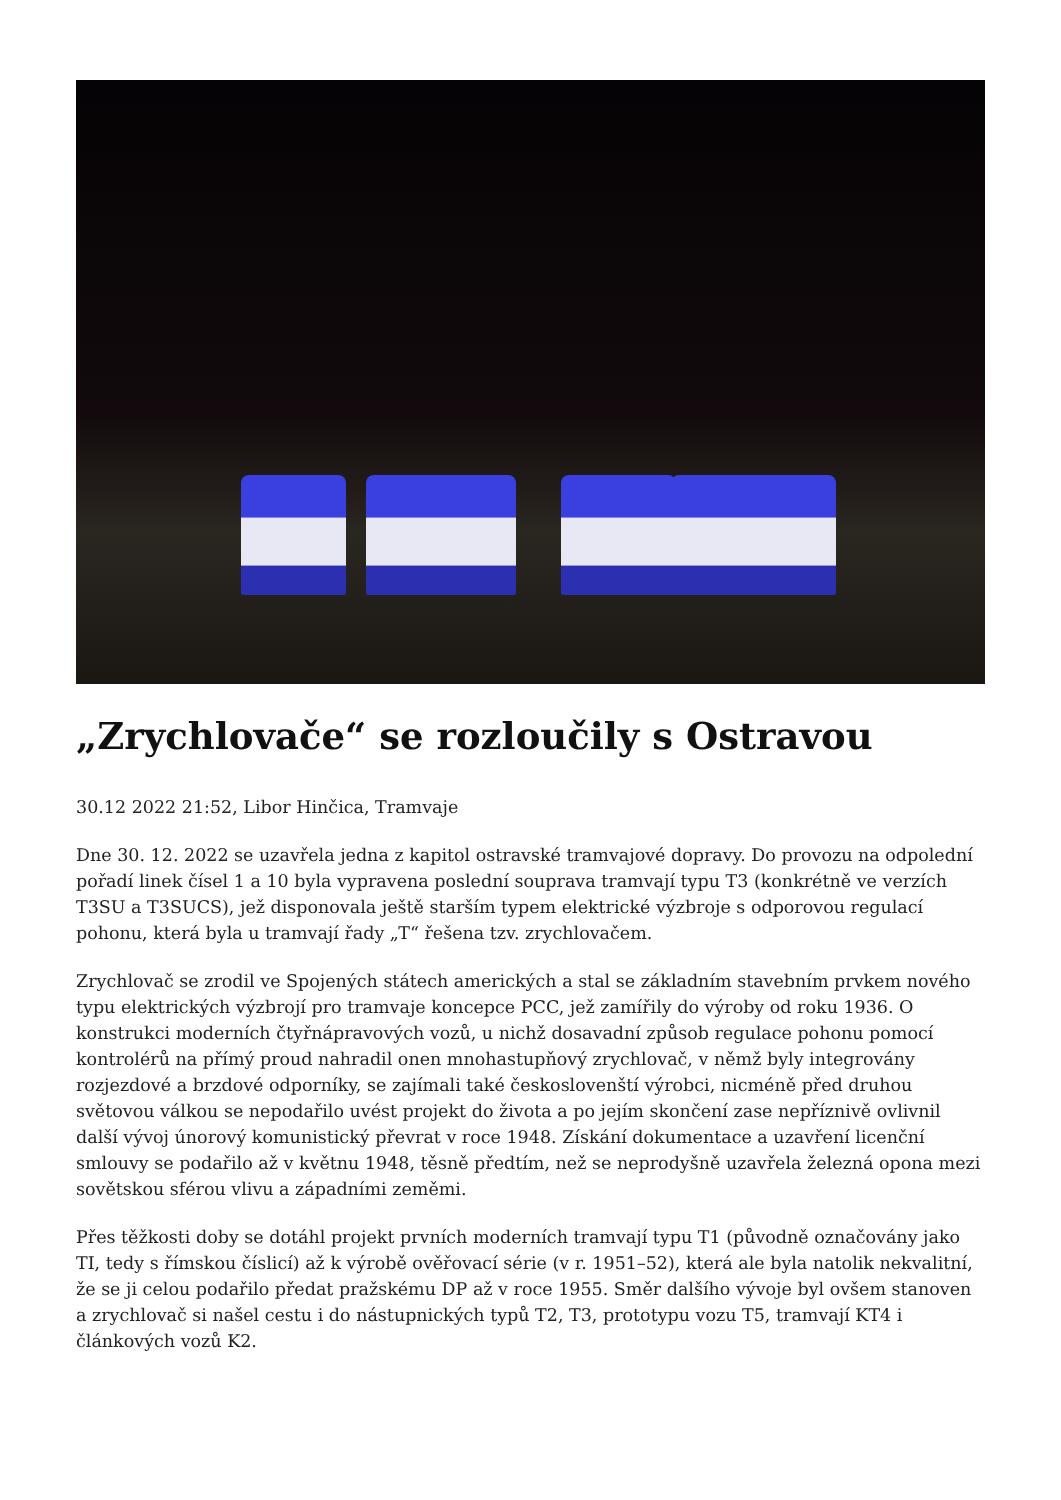„Zrychlovače“ se rozloučily s Ostravou
30.12 2022 21:52, Libor Hinčica, Tramvaje
Dne 30. 12. 2022 se uzavřela jedna z kapitol ostravské tramvajové dopravy. Do provozu na odpolední pořadí linek čísel 1 a 10 byla vypravena poslední souprava tramvají typu T3 (konkrétně ve verzích T3SU a T3SUCS), jež disponovala ještě starším typem elektrické výzbroje s odporovou regulací pohonu, která byla u tramvají řady „T“ řešena tzv. zrychlovačem.
Zrychlovač se zrodil ve Spojených státech amerických a stal se základním stavebním prvkem nového typu elektrických výzbrojí pro tramvaje koncepce PCC, jež zamířily do výroby od roku 1936. O konstrukci moderních čtyřnápravových vozů, u nichž dosavadní způsob regulace pohonu pomocí kontrolérů na přímý proud nahradil onen mnohastupňový zrychlovač, v němž byly integrovány rozjezdové a brzdové odporníky, se zajímali také českoslovenští výrobci, nicméně před druhou světovou válkou se nepodařilo uvést projekt do života a po jejím skončení zase nepříznivě ovlivnil další vývoj únorový komunistický převrat v roce 1948. Získání dokumentace a uzavření licenční smlouvy se podařilo až v květnu 1948, těsně předtím, než se neprodyšně uzavřela železná opona mezi sovětskou sférou vlivu a západními zeměmi.
Přes těžkosti doby se dotáhl projekt prvních moderních tramvají typu T1 (původně označovány jako TI, tedy s římskou číslicí) až k výrobě ověřovací série (v r. 1951–52), která ale byla natolik nekvalitní, že se ji celou podařilo předat pražskému DP až v roce 1955. Směr dalšího vývoje byl ovšem stanoven a zrychlovač si našel cestu i do nástupnických typů T2, T3, prototypu vozu T5, tramvají KT4 i článkových vozů K2.